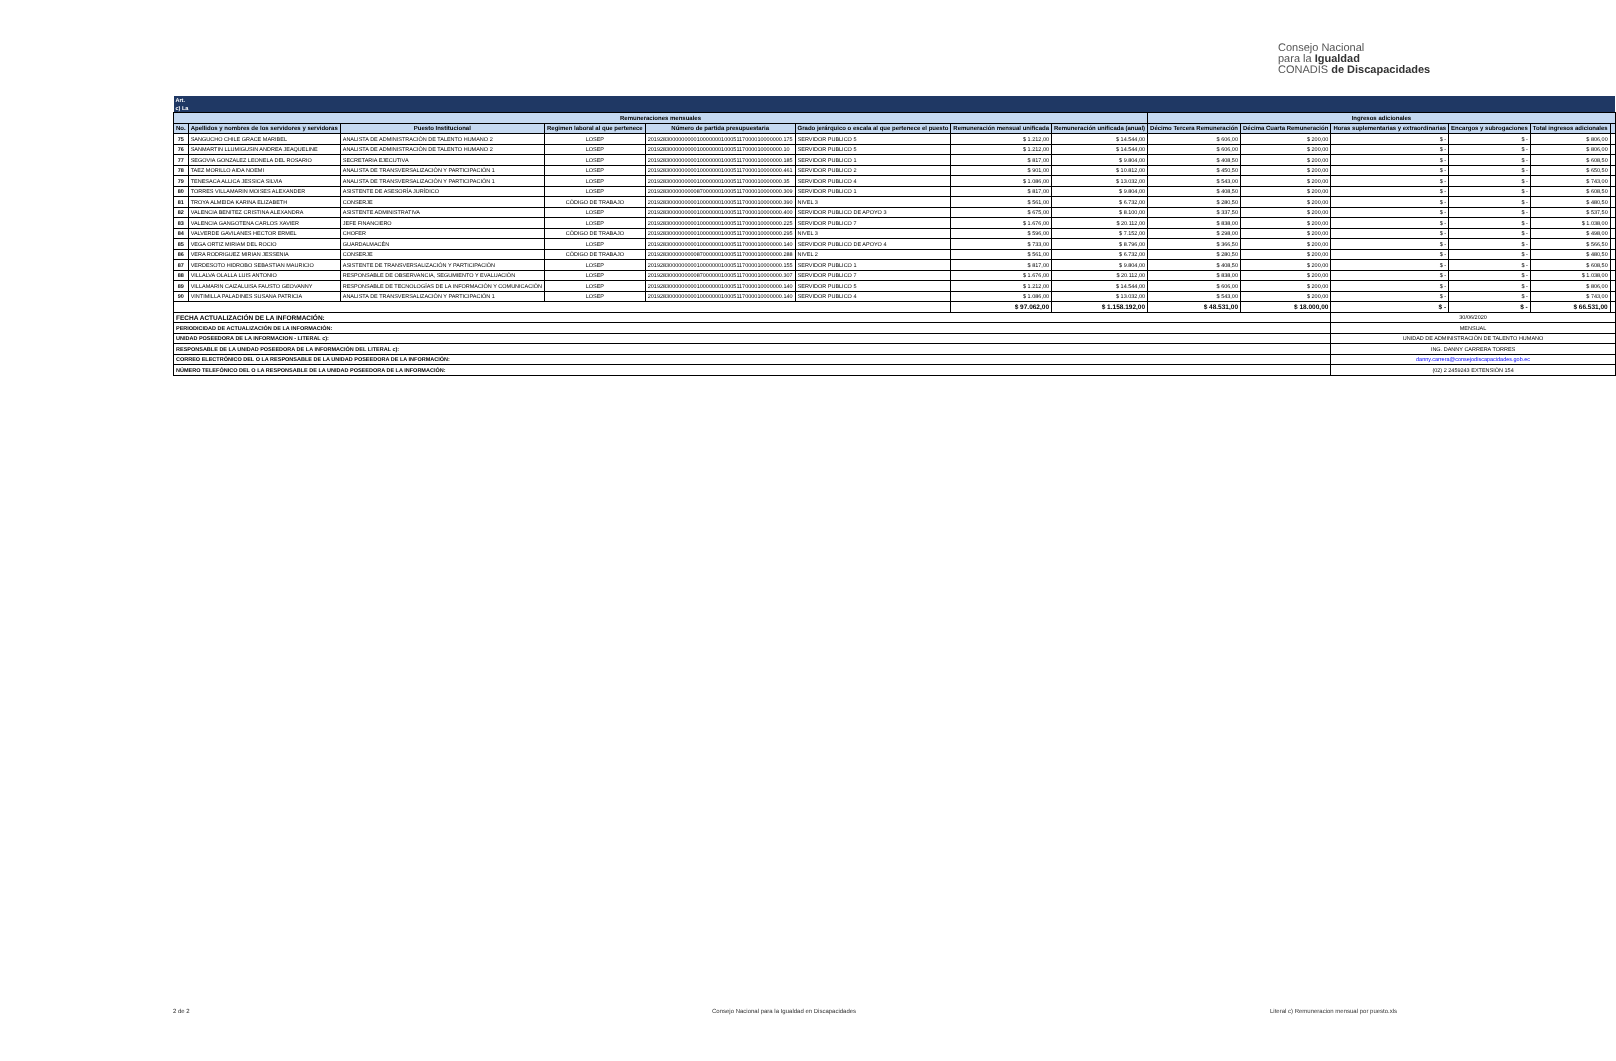Consejo Nacional
para la Igualdad
CONADIS de Discapacidades
| Art. | | | | | | | | | | | | | |
| c) La | | | | | | | | | | | | | |
| Remuneraciones mensuales | | | | | | | | Ingresos adicionales | | | | | |
| No. | Apellidos y nombres de los servidores y servidoras | Puesto Institucional | Regimen laboral al que pertenece | Número de partida presupuestaria | Grado jerárquico o escala al que pertenece el puesto | Remuneración mensual unificada | Remuneración unificada (anual) | Décimo Tercera Remuneración | Décima Cuarta Remuneración | Horas suplementarias y extraordinarias | Encargos y subrogaciones | Total ingresos adicionales | |
| 75 | SANGUCHO CHILE GRACE MARIBEL | ANALISTA DE ADMINISTRACIÓN DE TALENTO HUMANO 2 | LOSEP | 20192830000000001000000010005117000010000000.175 | SERVIDOR PUBLICO 5 | $ 1.212,00 | $ 14.544,00 | $ 606,00 | $ 200,00 | $ - | $ - | $ 806,00 | |
| 76 | SANMARTIN LLUMIGUSIN ANDREA JEAQUELINE | ANALISTA DE ADMINISTRACIÓN DE TALENTO HUMANO 2 | LOSEP | 20192830000000001000000010005117000010000000.10 | SERVIDOR PUBLICO 5 | $ 1.212,00 | $ 14.544,00 | $ 606,00 | $ 200,00 | $ - | $ - | $ 806,00 | |
| 77 | SEGOVIA GONZALEZ LEONELA DEL ROSARIO | SECRETARIA EJECUTIVA | LOSEP | 20192830000000001000000010005117000010000000.185 | SERVIDOR PUBLICO 1 | $ 817,00 | $ 9.804,00 | $ 408,50 | $ 200,00 | $ - | $ - | $ 608,50 | |
| 78 | TAEZ MORILLO AIDA NOEMI | ANALISTA DE TRANSVERSALIZACIÓN Y PARTICIPACIÓN 1 | LOSEP | 20192830000000001000000010005117000010000000.461 | SERVIDOR PUBLICO 2 | $ 901,00 | $ 10.812,00 | $ 450,50 | $ 200,00 | $ - | $ - | $ 650,50 | |
| 79 | TENESACA ALLICA JESSICA SILVIA | ANALISTA DE TRANSVERSALIZACIÓN Y PARTICIPACIÓN 1 | LOSEP | 20192830000000001000000010005117000010000000.35 | SERVIDOR PUBLICO 4 | $ 1.086,00 | $ 13.032,00 | $ 543,00 | $ 200,00 | $ - | $ - | $ 743,00 | |
| 80 | TORRES VILLAMARIN MOISES ALEXANDER | ASISTENTE DE ASESORÍA JURÍDICO | LOSEP | 20192830000000008700000010005117000010000000.309 | SERVIDOR PUBLICO 1 | $ 817,00 | $ 9.804,00 | $ 408,50 | $ 200,00 | $ - | $ - | $ 608,50 | |
| 81 | TROYA ALMEIDA KARINA ELIZABETH | CONSERJE | CÓDIGO DE TRABAJO | 20192830000000001000000010005117000010000000.390 | NIVEL 3 | $ 561,00 | $ 6.732,00 | $ 280,50 | $ 200,00 | $ - | $ - | $ 480,50 | |
| 82 | VALENCIA BENITEZ CRISTINA ALEXANDRA | ASISTENTE ADMINISTRATIVA | LOSEP | 20192830000000001000000010005117000010000000.400 | SERVIDOR PUBLICO DE APOYO 3 | $ 675,00 | $ 8.100,00 | $ 337,50 | $ 200,00 | $ - | $ - | $ 537,50 | |
| 83 | VALENCIA GANGOTENA CARLOS XAVIER | JEFE FINANCIERO | LOSEP | 20192830000000001000000010005117000010000000.225 | SERVIDOR PUBLICO 7 | $ 1.676,00 | $ 20.112,00 | $ 838,00 | $ 200,00 | $ - | $ - | $ 1.038,00 | |
| 84 | VALVERDE GAVILANES HECTOR ERMEL | CHOFER | CÓDIGO DE TRABAJO | 20192830000000001000000010005117000010000000.295 | NIVEL 3 | $ 596,00 | $ 7.152,00 | $ 298,00 | $ 200,00 | $ - | $ - | $ 498,00 | |
| 85 | VEGA ORTIZ MIRIAM DEL ROCIO | GUARDALMACÉN | LOSEP | 20192830000000001000000010005117000010000000.140 | SERVIDOR PUBLICO DE APOYO 4 | $ 733,00 | $ 8.796,00 | $ 366,50 | $ 200,00 | $ - | $ - | $ 566,50 | |
| 86 | VERA RODRIGUEZ MIRIAN JESSENIA | CONSERJE | CÓDIGO DE TRABAJO | 20192830000000008700000010005117000010000000.288 | NIVEL 2 | $ 561,00 | $ 6.732,00 | $ 280,50 | $ 200,00 | $ - | $ - | $ 480,50 | |
| 87 | VERDESOTO HIDROBO SEBASTIAN MAURICIO | ASISTENTE DE TRANSVERSALIZACIÓN Y PARTICIPACIÓN | LOSEP | 20192830000000001000000010005117000010000000.155 | SERVIDOR PUBLICO 1 | $ 817,00 | $ 9.804,00 | $ 408,50 | $ 200,00 | $ - | $ - | $ 608,50 | |
| 88 | VILLALVA OLALLA LUIS ANTONIO | RESPONSABLE DE OBSERVANCIA, SEGUMIENTO Y EVALUACIÓN | LOSEP | 20192830000000008700000010005117000010000000.307 | SERVIDOR PUBLICO 7 | $ 1.676,00 | $ 20.112,00 | $ 838,00 | $ 200,00 | $ - | $ - | $ 1.038,00 | |
| 89 | VILLAMARIN CAIZALUISA FAUSTO GEOVANNY | RESPONSABLE DE TECNOLOGÍAS DE LA INFORMACIÓN Y COMUNICACIÓN | LOSEP | 20192830000000001000000010005117000010000000.140 | SERVIDOR PUBLICO 5 | $ 1.212,00 | $ 14.544,00 | $ 606,00 | $ 200,00 | $ - | $ - | $ 806,00 | |
| 90 | VINTIMILLA PALADINES SUSANA PATRICIA | ANALISTA DE TRANSVERSALIZACIÓN Y PARTICIPACIÓN 1 | LOSEP | 20192830000000001000000010005117000010000000.140 | SERVIDOR PUBLICO 4 | $ 1.086,00 | $ 13.032,00 | $ 543,00 | $ 200,00 | $ - | $ - | $ 743,00 | |
| | | | | | | $ 97.062,00 | $ 1.158.192,00 | $ 48.531,00 | $ 18.000,00 | $ - | $ - | $ 66.531,00 | |
| FECHA ACTUALIZACIÓN DE LA INFORMACIÓN: | | | | | | | | | | 30/06/2020 | | | |
| PERIODICIDAD DE ACTUALIZACIÓN DE LA INFORMACIÓN: | | | | | | | | | | MENSUAL | | | |
| UNIDAD POSEEDORA DE LA INFORMACION - LITERAL c): | | | | | | | | | | UNIDAD DE ADMINISTRACIÓN DE TALENTO HUMANO | | | |
| RESPONSABLE DE LA UNIDAD POSEEDORA DE LA INFORMACIÓN DEL LITERAL c): | | | | | | | | | | ING. DANNY CARRERA TORRES | | | |
| CORREO ELECTRÓNICO DEL O LA RESPONSABLE DE LA UNIDAD POSEEDORA DE LA INFORMACIÓN: | | | | | | | | | | danny.carrera@consejodiscapacidades.gob.ec | | | |
| NÚMERO TELEFÓNICO DEL O LA RESPONSABLE DE LA UNIDAD POSEEDORA DE LA INFORMACIÓN: | | | | | | | | | | (02) 2 2459243 EXTENSIÓN 154 | | | |
2 de 2
Consejo Nacional para la Igualdad en Discapacidades
Literal c) Remuneracion mensual por puesto.xls